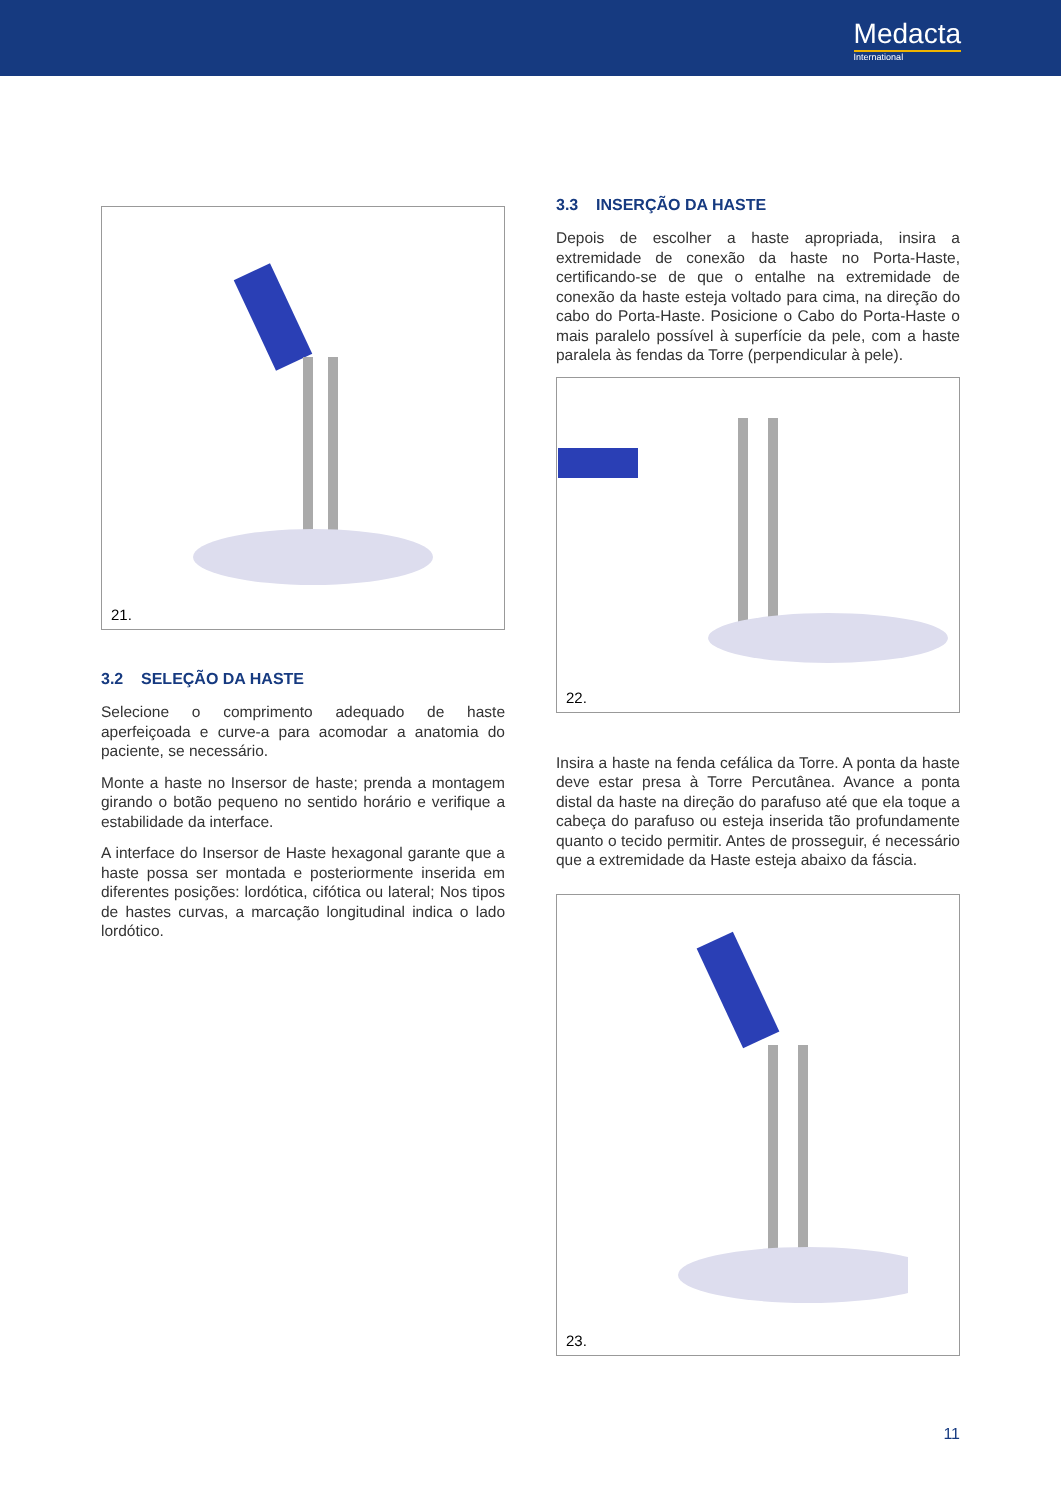Medacta
International
21.
3.2 SELEÇÃO DA HASTE
Selecione o comprimento adequado de haste aperfeiçoada e curve-a para acomodar a anatomia do paciente, se necessário.
Monte a haste no Insersor de haste; prenda a montagem girando o botão pequeno no sentido horário e verifique a estabilidade da interface.
A interface do Insersor de Haste hexagonal garante que a haste possa ser montada e posteriormente inserida em diferentes posições: lordótica, cifótica ou lateral; Nos tipos de hastes curvas, a marcação longitudinal indica o lado lordótico.
3.3 INSERÇÃO DA HASTE
Depois de escolher a haste apropriada, insira a extremidade de conexão da haste no Porta-Haste, certificando-se de que o entalhe na extremidade de conexão da haste esteja voltado para cima, na direção do cabo do Porta-Haste. Posicione o Cabo do Porta-Haste o mais paralelo possível à superfície da pele, com a haste paralela às fendas da Torre (perpendicular à pele).
22.
Insira a haste na fenda cefálica da Torre. A ponta da haste deve estar presa à Torre Percutânea. Avance a ponta distal da haste na direção do parafuso até que ela toque a cabeça do parafuso ou esteja inserida tão profundamente quanto o tecido permitir. Antes de prosseguir, é necessário que a extremidade da Haste esteja abaixo da fáscia.
23.
11